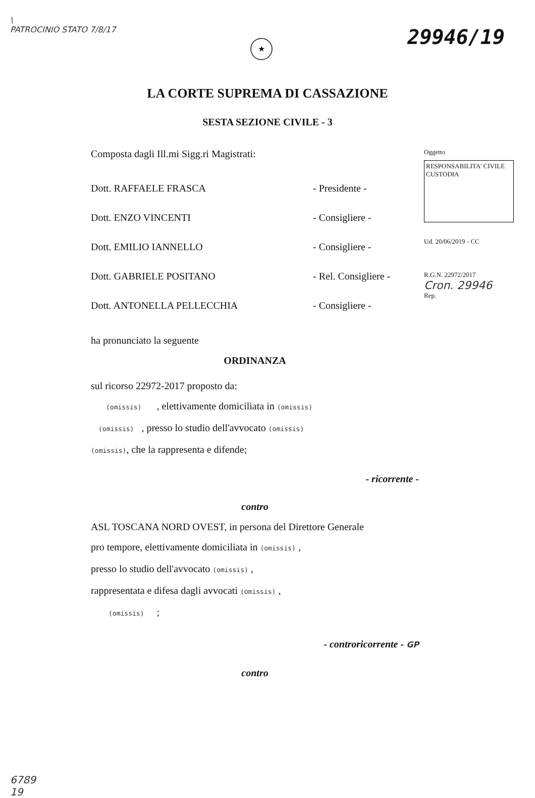\
PATROCINIO STATO 7/8/17
★
29946/19
LA CORTE SUPREMA DI CASSAZIONE
SESTA SEZIONE CIVILE - 3
Composta dagli Ill.mi Sigg.ri Magistrati:
Dott. RAFFAELE FRASCA - Presidente -
Dott. ENZO VINCENTI - Consigliere -
Dott. EMILIO IANNELLO - Consigliere -
Dott. GABRIELE POSITANO - Rel. Consigliere -
Dott. ANTONELLA PELLECCHIA - Consigliere -
Oggetto
RESPONSABILITA' CIVILE CUSTODIA
Ud. 20/06/2019 - CC
R.G.N. 22972/2017
Cron. 29946
Rep.
ha pronunciato la seguente
ORDINANZA
sul ricorso 22972-2017 proposto da:
(omissis) , elettivamente domiciliata in (omissis)
(omissis) , presso lo studio dell'avvocato (omissis)
(omissis), che la rappresenta e difende;
- ricorrente -
contro
ASL TOSCANA NORD OVEST, in persona del Direttore Generale
pro tempore, elettivamente domiciliata in (omissis) ,
presso lo studio dell'avvocato (omissis) ,
rappresentata e difesa dagli avvocati (omissis) ,
(omissis) ;
- controricorrente - GP
contro
6789
19